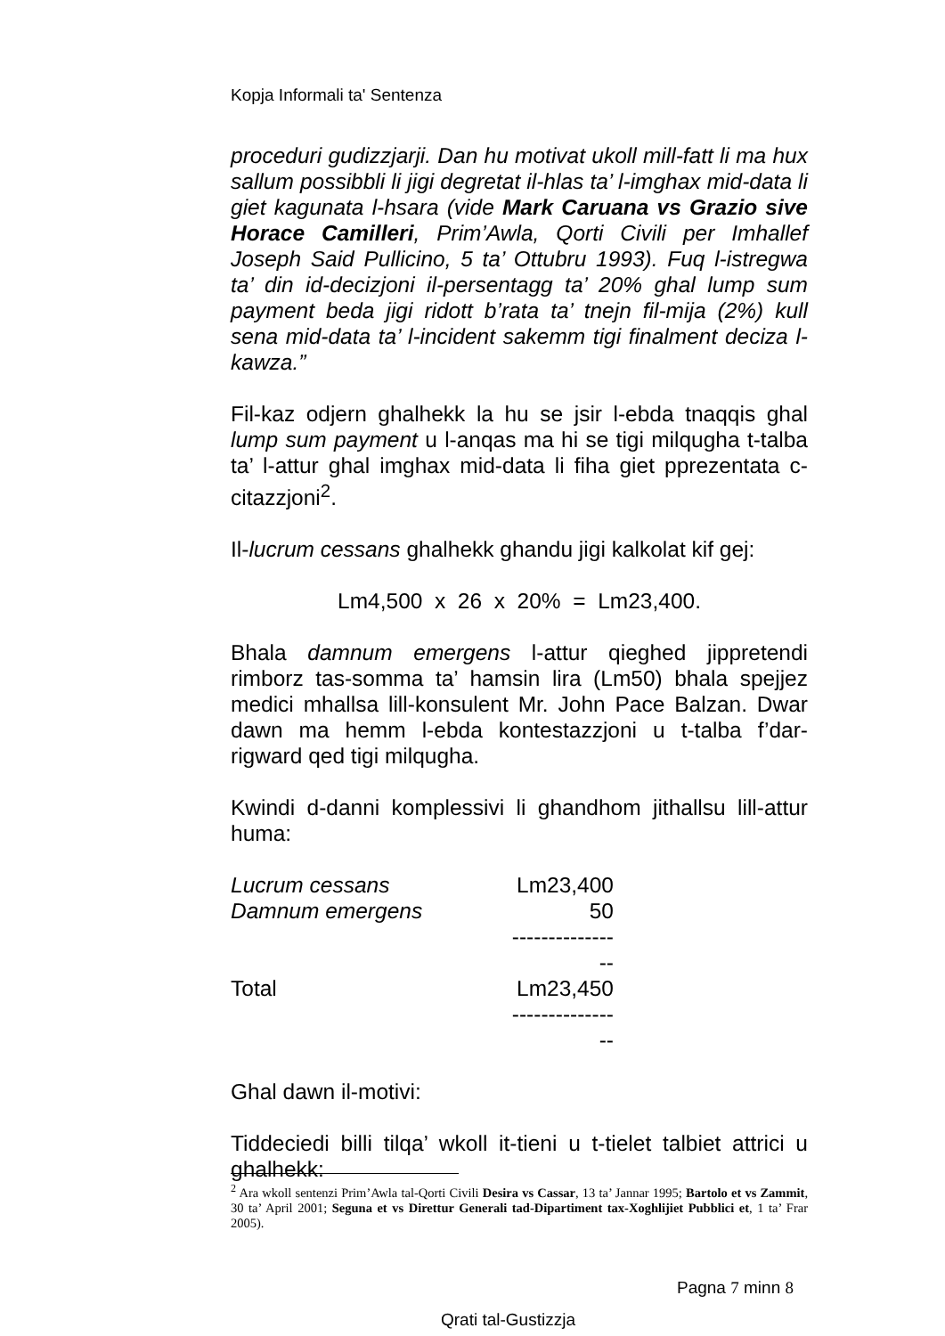Kopja Informali ta' Sentenza
proceduri gudizzjarji. Dan hu motivat ukoll mill-fatt li ma hux sallum possibbli li jigi degretat il-hlas ta’ l-imghax mid-data li giet kagunata l-hsara (vide Mark Caruana vs Grazio sive Horace Camilleri, Prim’Awla, Qorti Civili per Imhallef Joseph Said Pullicino, 5 ta’ Ottubru 1993). Fuq l-istregwa ta’ din id-decizjoni il-persentagg ta’ 20% ghal lump sum payment beda jigi ridott b’rata ta’ tnejn fil-mija (2%) kull sena mid-data ta’ l-incident sakemm tigi finalment deciza l-kawza.”
Fil-kaz odjern ghalhekk la hu se jsir l-ebda tnaqqis ghal lump sum payment u l-anqas ma hi se tigi milqugha t-talba ta’ l-attur ghal imghax mid-data li fiha giet pprezentata c-citazzjoni<sup>2</sup>.
Il-lucrum cessans ghalhekk ghandu jigi kalkolat kif gej:
Lm4,500 x 26 x 20% = Lm23,400.
Bhala damnum emergens l-attur qieghed jippretendi rimborz tas-somma ta’ hamsin lira (Lm50) bhala spejjez medici mhallsa lill-konsulent Mr. John Pace Balzan. Dwar dawn ma hemm l-ebda kontestazzjoni u t-talba f’dar-rigward qed tigi milqugha.
Kwindi d-danni komplessivi li ghandhom jithallsu lill-attur huma:
| Lucrum cessans | Lm23,400 |
| Damnum emergens | 50 |
| | ---------------- |
| Total | Lm23,450 |
| | ---------------- |
Ghal dawn il-motivi:
Tiddeciedi billi tilqa’ wkoll it-tieni u t-tielet talbiet attrici u ghalhekk:
<sup>2</sup> Ara wkoll sentenzi Prim’Awla tal-Qorti Civili Desira vs Cassar, 13 ta’ Jannar 1995; Bartolo et vs Zammit, 30 ta’ April 2001; Seguna et vs Direttur Generali tad-Dipartiment tax-Xoghlijiet Pubblici et, 1 ta’ Frar 2005).
Pagna 7 minn 8
Qrati tal-Gustizzja